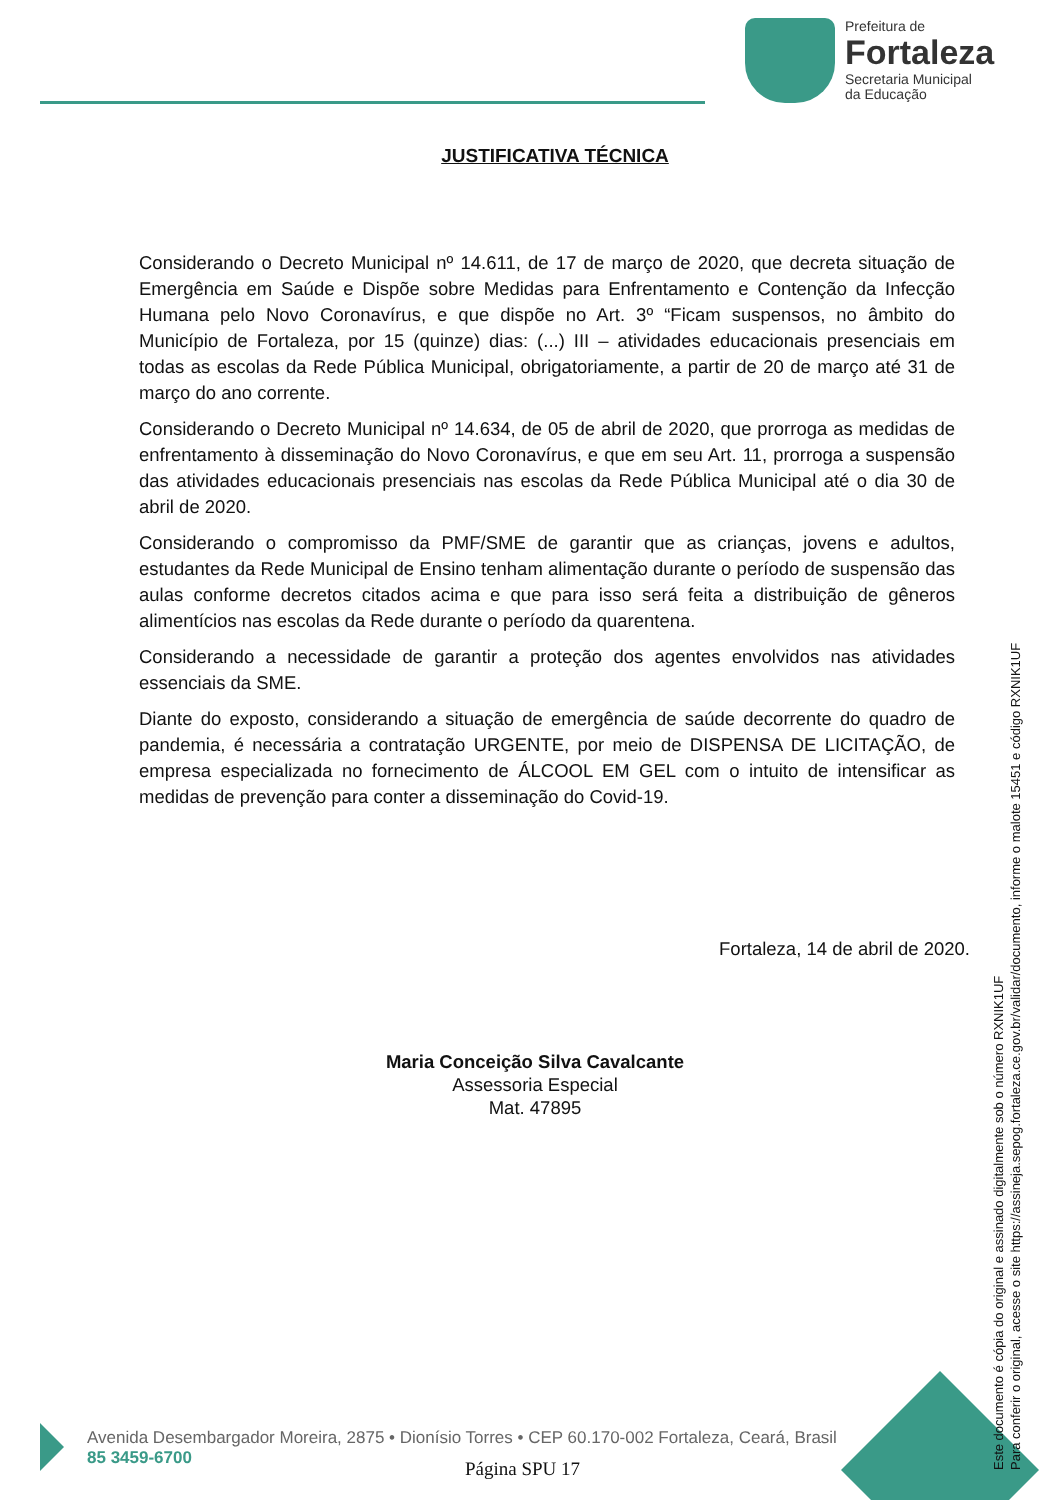Prefeitura de
Fortaleza
Secretaria Municipal
da Educação
JUSTIFICATIVA TÉCNICA
Considerando o Decreto Municipal nº 14.611, de 17 de março de 2020, que decreta situação de Emergência em Saúde e Dispõe sobre Medidas para Enfrentamento e Contenção da Infecção Humana pelo Novo Coronavírus, e que dispõe no Art. 3º “Ficam suspensos, no âmbito do Município de Fortaleza, por 15 (quinze) dias: (...) III – atividades educacionais presenciais em todas as escolas da Rede Pública Municipal, obrigatoriamente, a partir de 20 de março até 31 de março do ano corrente.
Considerando o Decreto Municipal nº 14.634, de 05 de abril de 2020, que prorroga as medidas de enfrentamento à disseminação do Novo Coronavírus, e que em seu Art. 11, prorroga a suspensão das atividades educacionais presenciais nas escolas da Rede Pública Municipal até o dia 30 de abril de 2020.
Considerando o compromisso da PMF/SME de garantir que as crianças, jovens e adultos, estudantes da Rede Municipal de Ensino tenham alimentação durante o período de suspensão das aulas conforme decretos citados acima e que para isso será feita a distribuição de gêneros alimentícios nas escolas da Rede durante o período da quarentena.
Considerando a necessidade de garantir a proteção dos agentes envolvidos nas atividades essenciais da SME.
Diante do exposto, considerando a situação de emergência de saúde decorrente do quadro de pandemia, é necessária a contratação URGENTE, por meio de DISPENSA DE LICITAÇÃO, de empresa especializada no fornecimento de ÁLCOOL EM GEL com o intuito de intensificar as medidas de prevenção para conter a disseminação do Covid-19.
Fortaleza, 14 de abril de 2020.
Maria Conceição Silva Cavalcante
Assessoria Especial
Mat. 47895
Avenida Desembargador Moreira, 2875 • Dionísio Torres • CEP 60.170-002 Fortaleza, Ceará, Brasil
85 3459-6700
Página SPU 17
Este documento é cópia do original e assinado digitalmente sob o número RXNIK1UF
Para conferir o original, acesse o site https://assineja.sepog.fortaleza.ce.gov.br/validar/documento, informe o malote 15451 e código RXNIK1UF